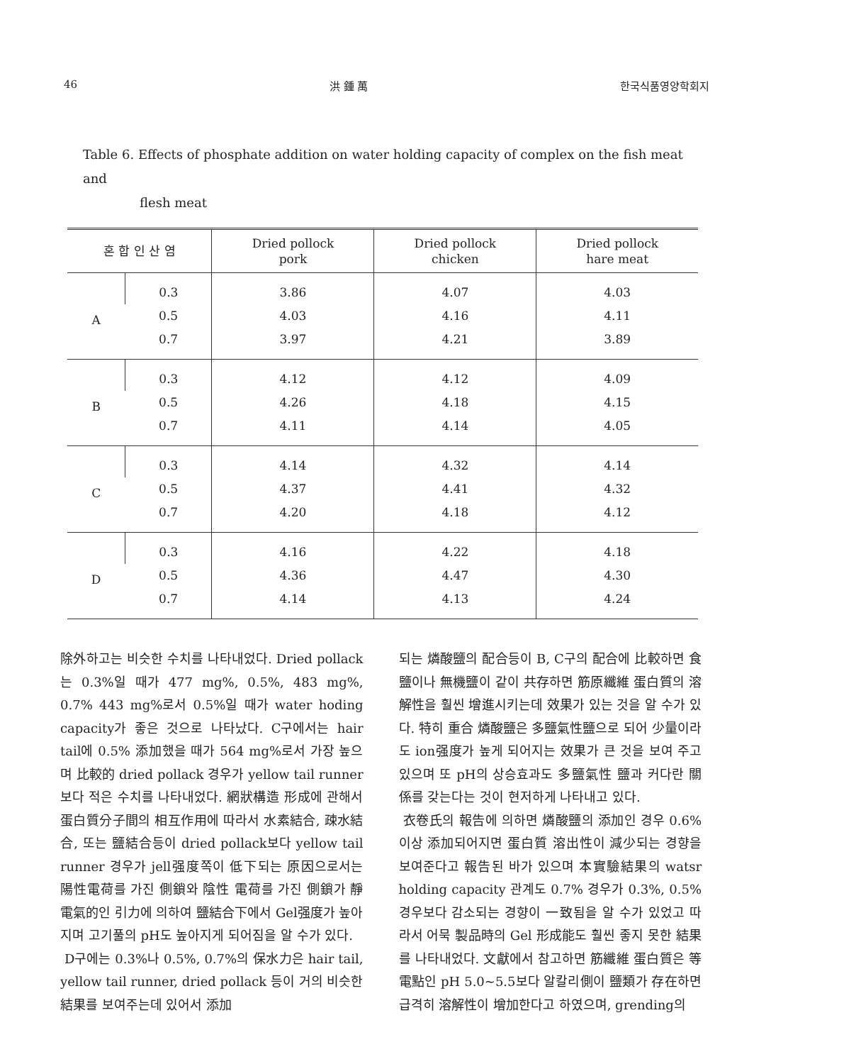46 洪 鍾 萬 한국식품영양학회지
Table 6. Effects of phosphate addition on water holding capacity of complex on the fish meat and
flesh meat
| 혼 합 인 산 염 | | Dried pollock pork | Dried pollock chicken | Dried pollock hare meat |
| --- | --- | --- | --- | --- |
| A | 0.3 | 3.86 | 4.07 | 4.03 |
| | 0.5 | 4.03 | 4.16 | 4.11 |
| | 0.7 | 3.97 | 4.21 | 3.89 |
| B | 0.3 | 4.12 | 4.12 | 4.09 |
| | 0.5 | 4.26 | 4.18 | 4.15 |
| | 0.7 | 4.11 | 4.14 | 4.05 |
| C | 0.3 | 4.14 | 4.32 | 4.14 |
| | 0.5 | 4.37 | 4.41 | 4.32 |
| | 0.7 | 4.20 | 4.18 | 4.12 |
| D | 0.3 | 4.16 | 4.22 | 4.18 |
| | 0.5 | 4.36 | 4.47 | 4.30 |
| | 0.7 | 4.14 | 4.13 | 4.24 |
除外하고는 비슷한 수치를 나타내었다. Dried pollack는 0.3%일 때가 477 mg%, 0.5%, 483 mg%, 0.7% 443 mg%로서 0.5%일 때가 water hoding capacity가 좋은 것으로 나타났다. C구에서는 hair tail에 0.5% 添加했을 때가 564 mg%로서 가장 높으며 比較的 dried pollack 경우가 yellow tail runner보다 적은 수치를 나타내었다. 網狀構造 形成에 관해서 蛋白質分子間의 相互作用에 따라서 水素結合, 疎水結合, 또는 鹽結合등이 dried pollack보다 yellow tail runner 경우가 jell强度쪽이 低下되는 原因으로서는 陽性電荷를 가진 側鎖와 陰性 電荷를 가진 側鎖가 靜電氣的인 引力에 의하여 鹽結合下에서 Gel强度가 높아지며 고기풀의 pH도 높아지게 되어짐을 알 수가 있다.
D구에는 0.3%나 0.5%, 0.7%의 保水力은 hair tail, yellow tail runner, dried pollack 등이 거의 비슷한 結果를 보여주는데 있어서 添加
되는 燐酸鹽의 配合등이 B, C구의 配合에 比較하면 食鹽이나 無機鹽이 같이 共存하면 筋原纖維 蛋白質의 溶解性을 훨씬 增進시키는데 效果가 있는 것을 알 수가 있다. 特히 重合 燐酸鹽은 多鹽氣性鹽으로 되어 少量이라도 ion强度가 높게 되어지는 效果가 큰 것을 보여 주고 있으며 또 pH의 상승효과도 多鹽氣性 鹽과 커다란 關係를 갖는다는 것이 현저하게 나타내고 있다.
衣卷氏의 報告에 의하면 燐酸鹽의 添加인 경우 0.6% 이상 添加되어지면 蛋白質 溶出性이 減少되는 경향을 보여준다고 報告된 바가 있으며 本實驗結果의 watsr holding capacity 관계도 0.7% 경우가 0.3%, 0.5% 경우보다 감소되는 경향이 一致됨을 알 수가 있었고 따라서 어묵 製品時의 Gel 形成能도 훨씬 좋지 못한 結果를 나타내었다. 文獻에서 참고하면 筋纖維 蛋白質은 等電點인 pH 5.0~5.5보다 알칼리側이 鹽類가 存在하면 급격히 溶解性이 增加한다고 하였으며, grending의